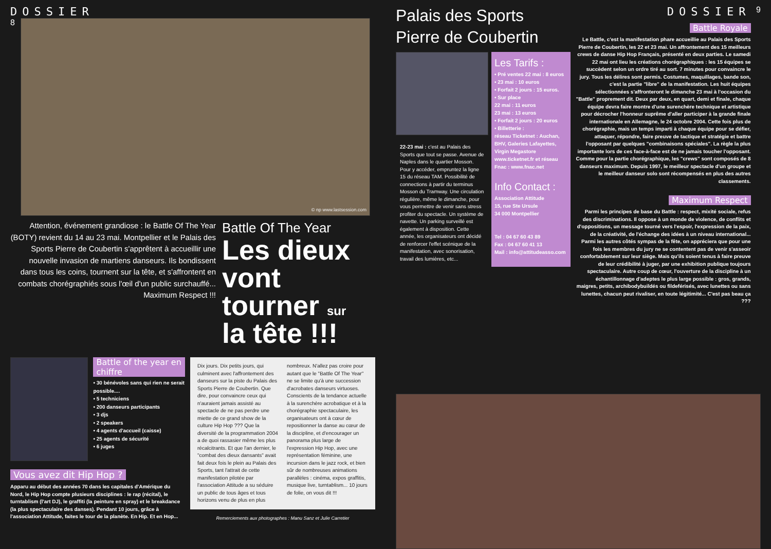DOSSIER
8
© np www.lastsession.com
Attention, événement grandiose : le Battle Of The Year (BOTY) revient du 14 au 23 mai. Montpellier et le Palais des Sports Pierre de Coubertin s'apprêtent à accueillir une nouvelle invasion de martiens danseurs. Ils bondissent dans tous les coins, tournent sur la tête, et s'affrontent en combats chorégraphiés sous l'œil d'un public surchauffé... Maximum Respect !!!
Battle Of The Year
Les dieux vont tourner sur la tête !!!
Battle of the year en chiffre
• 30 bénévoles sans qui rien ne serait possible....
• 5 techniciens
• 200 danseurs participants
• 3 djs
• 2 speakers
• 4 agents d'accueil (caisse)
• 25 agents de sécurité
• 6 juges
Vous avez dit Hip Hop ?
Apparu au début des années 70 dans les capitales d'Amérique du Nord, le Hip Hop compte plusieurs disciplines : le rap (récital), le turntablism (l'art DJ), le graffiti (la peinture en spray) et le breakdance (la plus spectaculaire des danses). Pendant 10 jours, grâce à l'association Attitude, faites le tour de la planète. En Hip. Et en Hop...
Dix jours. Dix petits jours, qui culminent avec l'affrontement des danseurs sur la piste du Palais des Sports Pierre de Coubertin. Que dire, pour convaincre ceux qui n'auraient jamais assisté au spectacle de ne pas perdre une miette de ce grand show de la culture Hip Hop ??? Que la diversité de la programmation 2004 a de quoi rassasier même les plus récalcitrants. Et que l'an dernier, le "combat des dieux dansants" avait fait deux fois le plein au Palais des Sports, tant l'attrait de cette manifestation pilotée par l'association Attitude a su séduire un public de tous âges et tous horizons venu de plus en plus nombreux. N'allez pas croire pour autant que le "Battle Of The Year" ne se limite qu'à une succession d'acrobates danseurs virtuoses. Conscients de la tendance actuelle à la surenchère acrobatique et à la chorégraphie spectaculaire, les organisateurs ont à cœur de repositionner la danse au cœur de la discipline, et d'encourager un panorama plus large de l'expression Hip Hop, avec une représentation féminine, une incursion dans le jazz rock, et bien sûr de nombreuses animations parallèles : cinéma, expos graffitis, musique live, turntablism... 10 jours de folie, on vous dit !!!
Remerciements aux photographes : Manu Sanz et Julie Carretier
Palais des Sports Pierre de Coubertin
22-23 mai : c'est au Palais des Sports que tout se passe. Avenue de Naples dans le quartier Mosson. Pour y accéder, empruntez la ligne 15 du réseau TAM. Possibilité de connections à partir du terminus Mosson du Tramway. Une circulation régulière, même le dimanche, pour vous permettre de venir sans stress profiter du spectacle. Un système de navette. Un parking surveillé est également à disposition. Cette année, les organisateurs ont décidé de renforcer l'effet scénique de la manifestation, avec sonorisation, travail des lumières, etc...
Les Tarifs :
• Pré ventes 22 mai : 8 euros
• 23 mai : 10 euros
• Forfait 2 jours : 15 euros.
• Sur place
22 mai : 11 euros
23 mai : 13 euros
• Forfait 2 jours : 20 euros
• Billetterie :
réseau Ticketnet : Auchan, BHV, Galeries Lafayettes, Virgin Megastore
www.ticketnet.fr et réseau Fnac : www.fnac.net
Info Contact :
Association Attitude
15, rue Ste Ursule
34 000 Montpellier
Tel : 04 67 60 43 89
Fax : 04 67 60 41 13
Mail : info@attitudeasso.com
DOSSIER
Battle Royale
Le Battle, c'est la manifestation phare accueillie au Palais des Sports Pierre de Coubertin, les 22 et 23 mai. Un affrontement des 15 meilleurs crews de danse Hip Hop Français, présenté en deux parties. Le samedi 22 mai ont lieu les créations chorégraphiques : les 15 équipes se succèdent selon un ordre tiré au sort. 7 minutes pour convaincre le jury. Tous les délires sont permis. Costumes, maquillages, bande son, c'est la partie "libre" de la manifestation. Les huit équipes sélectionnées s'affronteront le dimanche 23 mai à l'occasion du "Battle" proprement dit. Deux par deux, en quart, demi et finale, chaque équipe devra faire montre d'une surenchère technique et artistique pour décrocher l'honneur suprême d'aller participer à la grande finale internationale en Allemagne, le 24 octobre 2004. Cette fois plus de chorégraphie, mais un temps imparti à chaque équipe pour se défier, attaquer, répondre, faire preuve de tactique et stratégie et battre l'opposant par quelques "combinaisons spéciales". La règle la plus importante lors de ces face-à-face est de ne jamais toucher l'opposant. Comme pour la partie chorégraphique, les "crews" sont composés de 8 danseurs maximum. Depuis 1997, le meilleur spectacle d'un groupe et le meilleur danseur solo sont récompensés en plus des autres classements.
Maximum Respect
Parmi les principes de base du Battle : respect, mixité sociale, refus des discriminations. Il oppose à un monde de violence, de conflits et d'oppositions, un message tourné vers l'espoir, l'expression de la paix, de la créativité, de l'échange des idées à un niveau international... Parmi les autres côtés sympas de la fête, on appréciera que pour une fois les membres du jury ne se contentent pas de venir s'asseoir confortablement sur leur siège. Mais qu'ils soient tenus à faire preuve de leur crédibilité à juger, par une exhibition publique toujours spectaculaire. Autre coup de cœur, l'ouverture de la discipline à un échantillonnage d'adeptes le plus large possible : gros, grands, maigres, petits, archibodybuildés ou fildeférisés, avec lunettes ou sans lunettes, chacun peut rivaliser, en toute légitimité... C'est pas beau ça ???
9